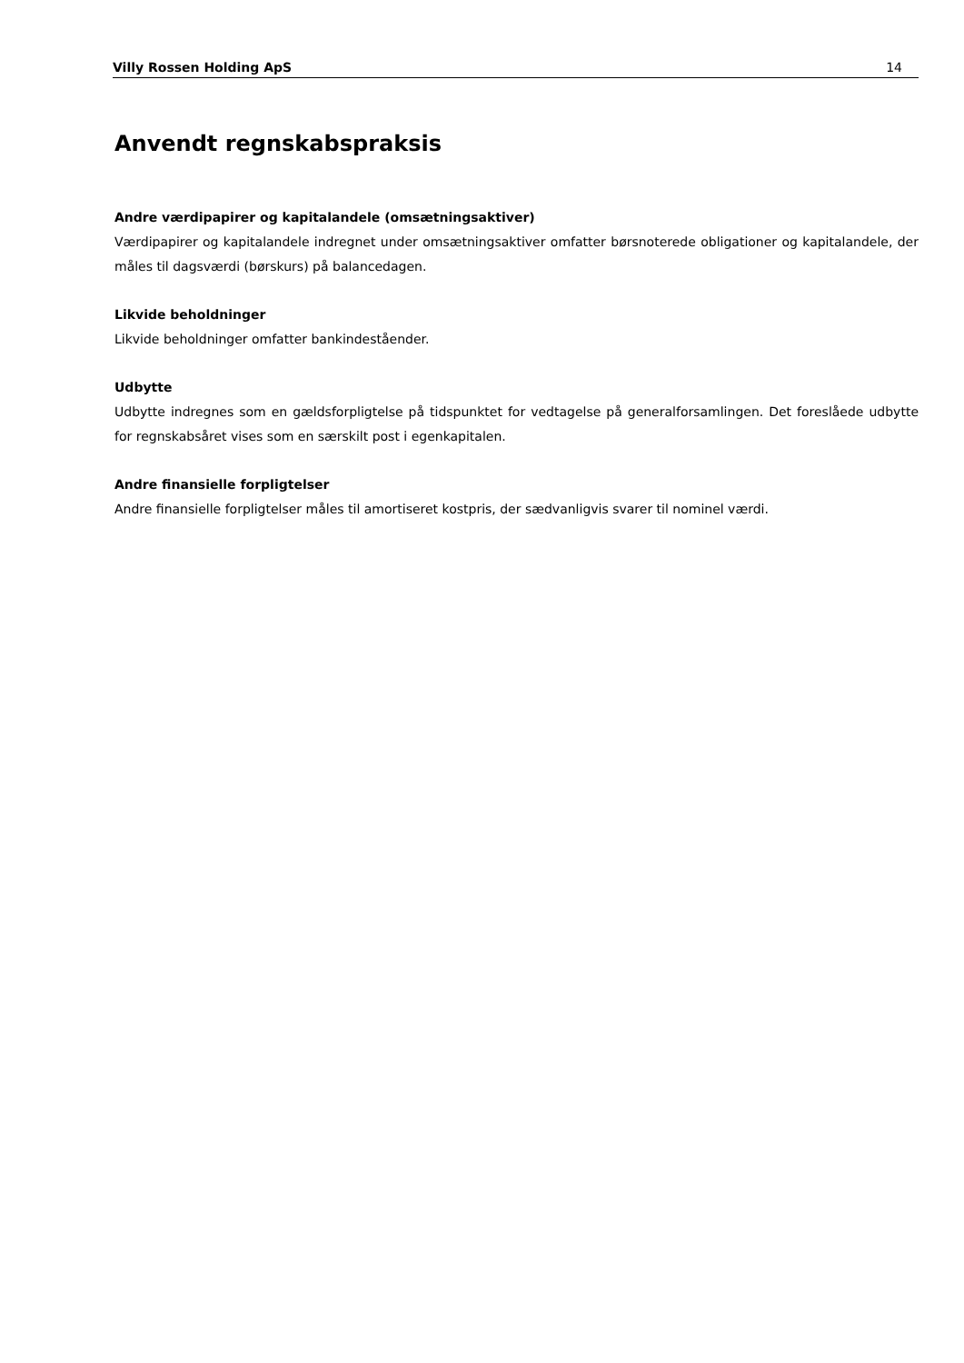Villy Rossen Holding ApS 14
Anvendt regnskabspraksis
Andre værdipapirer og kapitalandele (omsætningsaktiver)
Værdipapirer og kapitalandele indregnet under omsætningsaktiver omfatter børsnoterede obligationer og kapitalandele, der måles til dagsværdi (børskurs) på balancedagen.
Likvide beholdninger
Likvide beholdninger omfatter bankindeståender.
Udbytte
Udbytte indregnes som en gældsforpligtelse på tidspunktet for vedtagelse på generalforsamlingen. Det foreslåede udbytte for regnskabsåret vises som en særskilt post i egenkapitalen.
Andre finansielle forpligtelser
Andre finansielle forpligtelser måles til amortiseret kostpris, der sædvanligvis svarer til nominel værdi.